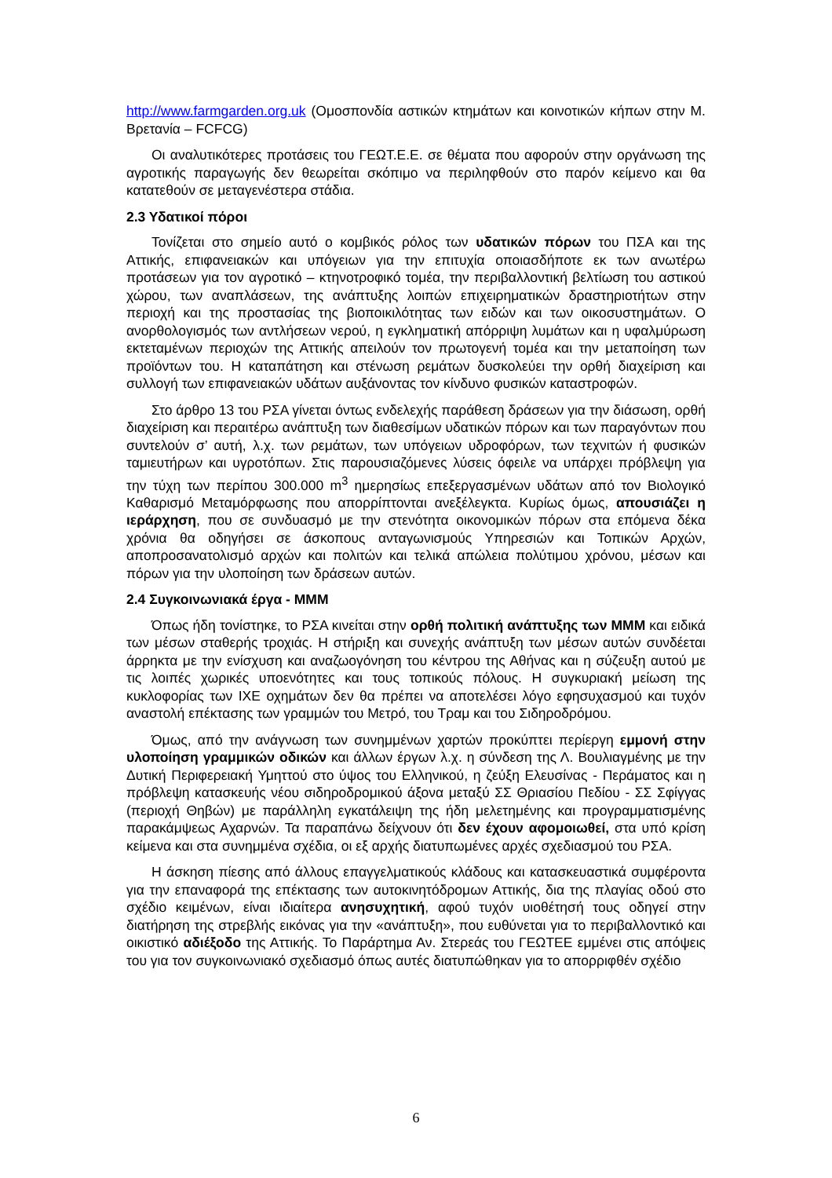http://www.farmgarden.org.uk (Ομοσπονδία αστικών κτημάτων και κοινοτικών κήπων στην Μ. Βρετανία – FCFCG)
Οι αναλυτικότερες προτάσεις του ΓΕΩΤ.Ε.Ε. σε θέματα που αφορούν στην οργάνωση της αγροτικής παραγωγής δεν θεωρείται σκόπιμο να περιληφθούν στο παρόν κείμενο και θα κατατεθούν σε μεταγενέστερα στάδια.
2.3 Υδατικοί πόροι
Τονίζεται στο σημείο αυτό ο κομβικός ρόλος των υδατικών πόρων του ΠΣΑ και της Αττικής, επιφανειακών και υπόγειων για την επιτυχία οποιασδήποτε εκ των ανωτέρω προτάσεων για τον αγροτικό – κτηνοτροφικό τομέα, την περιβαλλοντική βελτίωση του αστικού χώρου, των αναπλάσεων, της ανάπτυξης λοιπών επιχειρηματικών δραστηριοτήτων στην περιοχή και της προστασίας της βιοποικιλότητας των ειδών και των οικοσυστημάτων. Ο ανορθολογισμός των αντλήσεων νερού, η εγκληματική απόρριψη λυμάτων και η υφαλμύρωση εκτεταμένων περιοχών της Αττικής απειλούν τον πρωτογενή τομέα και την μεταποίηση των προϊόντων του. Η καταπάτηση και στένωση ρεμάτων δυσκολεύει την ορθή διαχείριση και συλλογή των επιφανειακών υδάτων αυξάνοντας τον κίνδυνο φυσικών καταστροφών.
Στο άρθρο 13 του ΡΣΑ γίνεται όντως ενδελεχής παράθεση δράσεων για την διάσωση, ορθή διαχείριση και περαιτέρω ανάπτυξη των διαθεσίμων υδατικών πόρων και των παραγόντων που συντελούν σ’ αυτή, λ.χ. των ρεμάτων, των υπόγειων υδροφόρων, των τεχνιτών ή φυσικών ταμιευτήρων και υγροτόπων. Στις παρουσιαζόμενες λύσεις όφειλε να υπάρχει πρόβλεψη για την τύχη των περίπου 300.000 m<sup>3</sup> ημερησίως επεξεργασμένων υδάτων από τον Βιολογικό Καθαρισμό Μεταμόρφωσης που απορρίπτονται ανεξέλεγκτα. Κυρίως όμως, απουσιάζει η ιεράρχηση, που σε συνδυασμό με την στενότητα οικονομικών πόρων στα επόμενα δέκα χρόνια θα οδηγήσει σε άσκοπους ανταγωνισμούς Υπηρεσιών και Τοπικών Αρχών, αποπροσανατολισμό αρχών και πολιτών και τελικά απώλεια πολύτιμου χρόνου, μέσων και πόρων για την υλοποίηση των δράσεων αυτών.
2.4 Συγκοινωνιακά έργα - ΜΜΜ
Όπως ήδη τονίστηκε, το ΡΣΑ κινείται στην ορθή πολιτική ανάπτυξης των ΜΜΜ και ειδικά των μέσων σταθερής τροχιάς. Η στήριξη και συνεχής ανάπτυξη των μέσων αυτών συνδέεται άρρηκτα με την ενίσχυση και αναζωογόνηση του κέντρου της Αθήνας και η σύζευξη αυτού με τις λοιπές χωρικές υποενότητες και τους τοπικούς πόλους. Η συγκυριακή μείωση της κυκλοφορίας των ΙΧΕ οχημάτων δεν θα πρέπει να αποτελέσει λόγο εφησυχασμού και τυχόν αναστολή επέκτασης των γραμμών του Μετρό, του Τραμ και του Σιδηροδρόμου.
Όμως, από την ανάγνωση των συνημμένων χαρτών προκύπτει περίεργη εμμονή στην υλοποίηση γραμμικών οδικών και άλλων έργων λ.χ. η σύνδεση της Λ. Βουλιαγμένης με την Δυτική Περιφερειακή Υμηττού στο ύψος του Ελληνικού, η ζεύξη Ελευσίνας - Περάματος και η πρόβλεψη κατασκευής νέου σιδηροδρομικού άξονα μεταξύ ΣΣ Θριασίου Πεδίου - ΣΣ Σφίγγας (περιοχή Θηβών) με παράλληλη εγκατάλειψη της ήδη μελετημένης και προγραμματισμένης παρακάμψεως Αχαρνών. Τα παραπάνω δείχνουν ότι δεν έχουν αφομοιωθεί, στα υπό κρίση κείμενα και στα συνημμένα σχέδια, οι εξ αρχής διατυπωμένες αρχές σχεδιασμού του ΡΣΑ.
Η άσκηση πίεσης από άλλους επαγγελματικούς κλάδους και κατασκευαστικά συμφέροντα για την επαναφορά της επέκτασης των αυτοκινητόδρομων Αττικής, δια της πλαγίας οδού στο σχέδιο κειμένων, είναι ιδιαίτερα ανησυχητική, αφού τυχόν υιοθέτησή τους οδηγεί στην διατήρηση της στρεβλής εικόνας για την «ανάπτυξη», που ευθύνεται για το περιβαλλοντικό και οικιστικό αδιέξοδο της Αττικής. Το Παράρτημα Αν. Στερεάς του ΓΕΩΤΕΕ εμμένει στις απόψεις του για τον συγκοινωνιακό σχεδιασμό όπως αυτές διατυπώθηκαν για το απορριφθέν σχέδιο
6